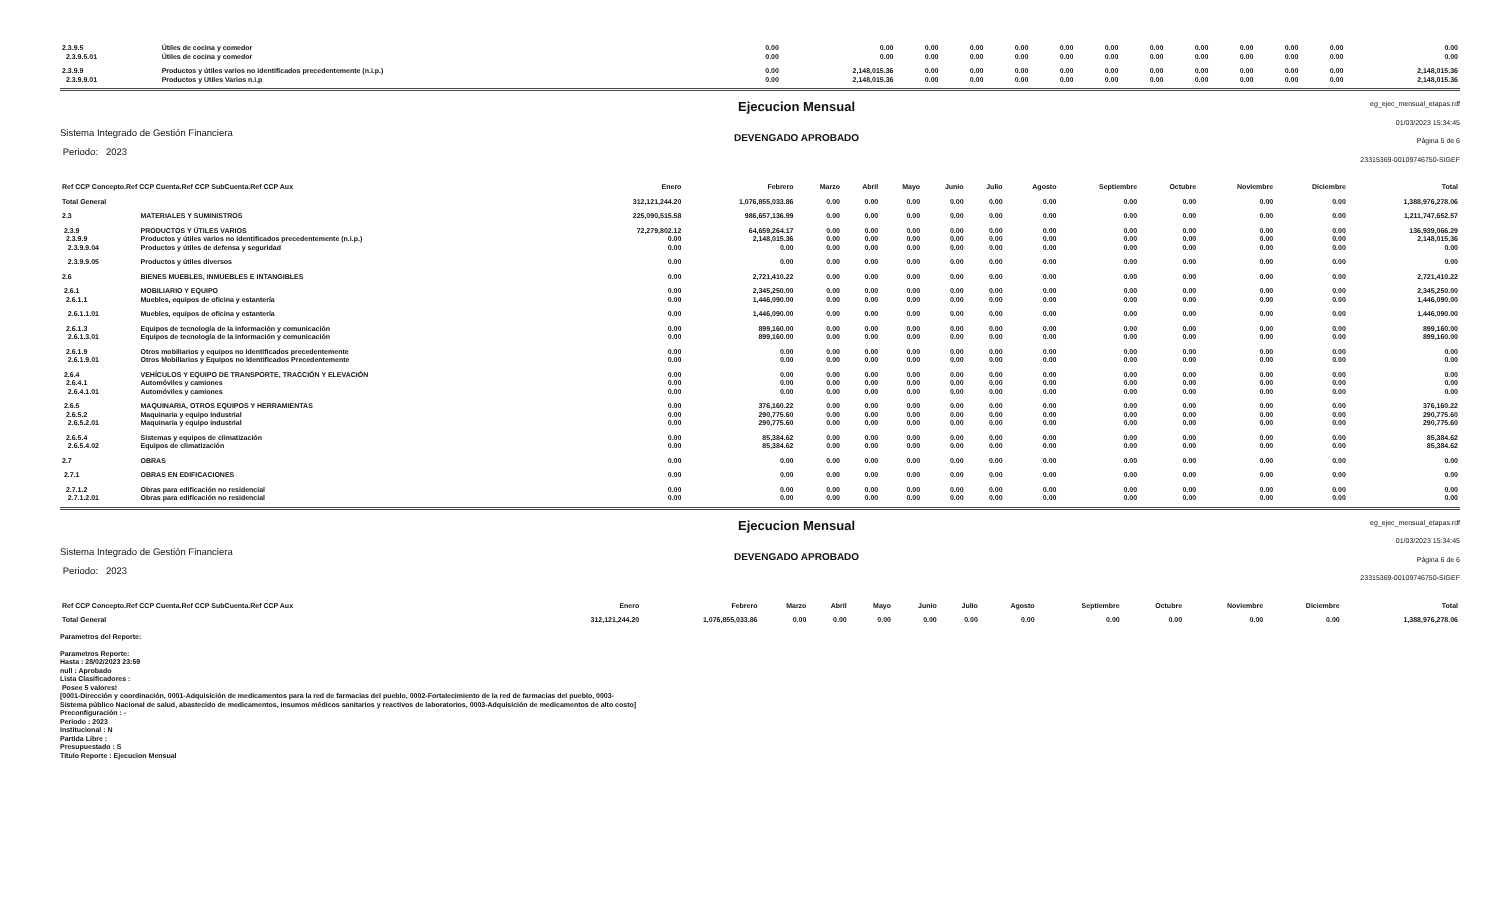| 2.3.9.5 | Útiles de cocina y comedor | 0.00 | 0.00 | 0.00 | 0.00 | 0.00 | 0.00 | 0.00 | 0.00 | 0.00 | 0.00 | 0.00 | 0.00 | 0.00 |
| 2.3.9.5.01 | Útiles de cocina y comedor | 0.00 | 0.00 | 0.00 | 0.00 | 0.00 | 0.00 | 0.00 | 0.00 | 0.00 | 0.00 | 0.00 | 0.00 | 0.00 |
| 2.3.9.9 | Productos y útiles varios no identificados precedentemente (n.i.p.) | 0.00 | 2,148,015.36 | 0.00 | 0.00 | 0.00 | 0.00 | 0.00 | 0.00 | 0.00 | 0.00 | 0.00 | 0.00 | 2,148,015.36 |
| 2.3.9.9.01 | Productos y Utiles Varios n.i.p | 0.00 | 2,148,015.36 | 0.00 | 0.00 | 0.00 | 0.00 | 0.00 | 0.00 | 0.00 | 0.00 | 0.00 | 0.00 | 2,148,015.36 |
Sistema Integrado de Gestión Financiera
Periodo: 2023
Ejecucion Mensual
DEVENGADO APROBADO
eg_ejec_mensual_etapas.rdf
01/03/2023 15:34:45
Página 5 de 6
23315369-00109746750-SIGEF
| Ref CCP Concepto.Ref CCP Cuenta.Ref CCP SubCuenta.Ref CCP Aux | | Enero | Febrero | Marzo | Abril | Mayo | Junio | Julio | Agosto | Septiembre | Octubre | Noviembre | Diciembre | Total |
| --- | --- | --- | --- | --- | --- | --- | --- | --- | --- | --- | --- | --- | --- | --- |
| Total General | | 312,121,244.20 | 1,076,855,033.86 | 0.00 | 0.00 | 0.00 | 0.00 | 0.00 | 0.00 | 0.00 | 0.00 | 0.00 | 0.00 | 1,388,976,278.06 |
| 2.3 | MATERIALES Y SUMINISTROS | 225,090,515.58 | 986,657,136.99 | 0.00 | 0.00 | 0.00 | 0.00 | 0.00 | 0.00 | 0.00 | 0.00 | 0.00 | 0.00 | 1,211,747,652.57 |
| 2.3.9 | PRODUCTOS Y ÚTILES VARIOS | 72,279,802.12 | 64,659,264.17 | 0.00 | 0.00 | 0.00 | 0.00 | 0.00 | 0.00 | 0.00 | 0.00 | 0.00 | 0.00 | 136,939,066.29 |
| 2.3.9.9 | Productos y útiles varios no identificados precedentemente (n.i.p.) | 0.00 | 2,148,015.36 | 0.00 | 0.00 | 0.00 | 0.00 | 0.00 | 0.00 | 0.00 | 0.00 | 0.00 | 0.00 | 2,148,015.36 |
| 2.3.9.9.04 | Productos y útiles de defensa y seguridad | 0.00 | 0.00 | 0.00 | 0.00 | 0.00 | 0.00 | 0.00 | 0.00 | 0.00 | 0.00 | 0.00 | 0.00 | 0.00 |
| 2.3.9.9.05 | Productos y útiles diversos | 0.00 | 0.00 | 0.00 | 0.00 | 0.00 | 0.00 | 0.00 | 0.00 | 0.00 | 0.00 | 0.00 | 0.00 | 0.00 |
| 2.6 | BIENES MUEBLES, INMUEBLES E INTANGIBLES | 0.00 | 2,721,410.22 | 0.00 | 0.00 | 0.00 | 0.00 | 0.00 | 0.00 | 0.00 | 0.00 | 0.00 | 0.00 | 2,721,410.22 |
| 2.6.1 | MOBILIARIO Y EQUIPO | 0.00 | 2,345,250.00 | 0.00 | 0.00 | 0.00 | 0.00 | 0.00 | 0.00 | 0.00 | 0.00 | 0.00 | 0.00 | 2,345,250.00 |
| 2.6.1.1 | Muebles, equipos de oficina y estantería | 0.00 | 1,446,090.00 | 0.00 | 0.00 | 0.00 | 0.00 | 0.00 | 0.00 | 0.00 | 0.00 | 0.00 | 0.00 | 1,446,090.00 |
| 2.6.1.1.01 | Muebles, equipos de oficina y estantería | 0.00 | 1,446,090.00 | 0.00 | 0.00 | 0.00 | 0.00 | 0.00 | 0.00 | 0.00 | 0.00 | 0.00 | 0.00 | 1,446,090.00 |
| 2.6.1.3 | Equipos de tecnología de la información y comunicación | 0.00 | 899,160.00 | 0.00 | 0.00 | 0.00 | 0.00 | 0.00 | 0.00 | 0.00 | 0.00 | 0.00 | 0.00 | 899,160.00 |
| 2.6.1.3.01 | Equipos de tecnología de la información y comunicación | 0.00 | 899,160.00 | 0.00 | 0.00 | 0.00 | 0.00 | 0.00 | 0.00 | 0.00 | 0.00 | 0.00 | 0.00 | 899,160.00 |
| 2.6.1.9 | Otros mobiliarios y equipos no identificados precedentemente | 0.00 | 0.00 | 0.00 | 0.00 | 0.00 | 0.00 | 0.00 | 0.00 | 0.00 | 0.00 | 0.00 | 0.00 | 0.00 |
| 2.6.1.9.01 | Otros Mobiliarios y Equipos no Identificados Precedentemente | 0.00 | 0.00 | 0.00 | 0.00 | 0.00 | 0.00 | 0.00 | 0.00 | 0.00 | 0.00 | 0.00 | 0.00 | 0.00 |
| 2.6.4 | VEHÍCULOS Y EQUIPO DE TRANSPORTE, TRACCIÓN Y ELEVACIÓN | 0.00 | 0.00 | 0.00 | 0.00 | 0.00 | 0.00 | 0.00 | 0.00 | 0.00 | 0.00 | 0.00 | 0.00 | 0.00 |
| 2.6.4.1 | Automóviles y camiones | 0.00 | 0.00 | 0.00 | 0.00 | 0.00 | 0.00 | 0.00 | 0.00 | 0.00 | 0.00 | 0.00 | 0.00 | 0.00 |
| 2.6.4.1.01 | Automóviles y camiones | 0.00 | 0.00 | 0.00 | 0.00 | 0.00 | 0.00 | 0.00 | 0.00 | 0.00 | 0.00 | 0.00 | 0.00 | 0.00 |
| 2.6.5 | MAQUINARIA, OTROS EQUIPOS Y HERRAMIENTAS | 0.00 | 376,160.22 | 0.00 | 0.00 | 0.00 | 0.00 | 0.00 | 0.00 | 0.00 | 0.00 | 0.00 | 0.00 | 376,160.22 |
| 2.6.5.2 | Maquinaria y equipo industrial | 0.00 | 290,775.60 | 0.00 | 0.00 | 0.00 | 0.00 | 0.00 | 0.00 | 0.00 | 0.00 | 0.00 | 0.00 | 290,775.60 |
| 2.6.5.2.01 | Maquinaria y equipo industrial | 0.00 | 290,775.60 | 0.00 | 0.00 | 0.00 | 0.00 | 0.00 | 0.00 | 0.00 | 0.00 | 0.00 | 0.00 | 290,775.60 |
| 2.6.5.4 | Sistemas y equipos de climatización | 0.00 | 85,384.62 | 0.00 | 0.00 | 0.00 | 0.00 | 0.00 | 0.00 | 0.00 | 0.00 | 0.00 | 0.00 | 85,384.62 |
| 2.6.5.4.02 | Equipos de climatización | 0.00 | 85,384.62 | 0.00 | 0.00 | 0.00 | 0.00 | 0.00 | 0.00 | 0.00 | 0.00 | 0.00 | 0.00 | 85,384.62 |
| 2.7 | OBRAS | 0.00 | 0.00 | 0.00 | 0.00 | 0.00 | 0.00 | 0.00 | 0.00 | 0.00 | 0.00 | 0.00 | 0.00 | 0.00 |
| 2.7.1 | OBRAS EN EDIFICACIONES | 0.00 | 0.00 | 0.00 | 0.00 | 0.00 | 0.00 | 0.00 | 0.00 | 0.00 | 0.00 | 0.00 | 0.00 | 0.00 |
| 2.7.1.2 | Obras para edificación no residencial | 0.00 | 0.00 | 0.00 | 0.00 | 0.00 | 0.00 | 0.00 | 0.00 | 0.00 | 0.00 | 0.00 | 0.00 | 0.00 |
| 2.7.1.2.01 | Obras para edificación no residencial | 0.00 | 0.00 | 0.00 | 0.00 | 0.00 | 0.00 | 0.00 | 0.00 | 0.00 | 0.00 | 0.00 | 0.00 | 0.00 |
Sistema Integrado de Gestión Financiera
Periodo: 2023
Ejecucion Mensual
DEVENGADO APROBADO
eg_ejec_mensual_etapas.rdf
01/03/2023 15:34:45
Página 6 de 6
23315369-00109746750-SIGEF
| Ref CCP Concepto.Ref CCP Cuenta.Ref CCP SubCuenta.Ref CCP Aux | Enero | Febrero | Marzo | Abril | Mayo | Junio | Julio | Agosto | Septiembre | Octubre | Noviembre | Diciembre | Total |
| --- | --- | --- | --- | --- | --- | --- | --- | --- | --- | --- | --- | --- | --- |
| Total General | 312,121,244.20 | 1,076,855,033.86 | 0.00 | 0.00 | 0.00 | 0.00 | 0.00 | 0.00 | 0.00 | 0.00 | 0.00 | 0.00 | 1,388,976,278.06 |
Parametros del Reporte:
Parametros Reporte:
Hasta : 28/02/2023 23:59
null : Aprobado
Lista Clasificadores :
Posee 5 valores!
[0001-Dirección y coordinación, 0001-Adquisición de medicamentos para la red de farmacias del pueblo, 0002-Fortalecimiento de la red de farmacias del pueblo, 0003-
Sistema público Nacional de salud, abastecido de medicamentos, insumos médicos sanitarios y reactivos de laboratorios, 0003-Adquisición de medicamentos de alto costo]
Preconfiguración : -
Periodo : 2023
Institucional : N
Partida Libre :
Presupuestado : S
Titulo Reporte : Ejecucion Mensual